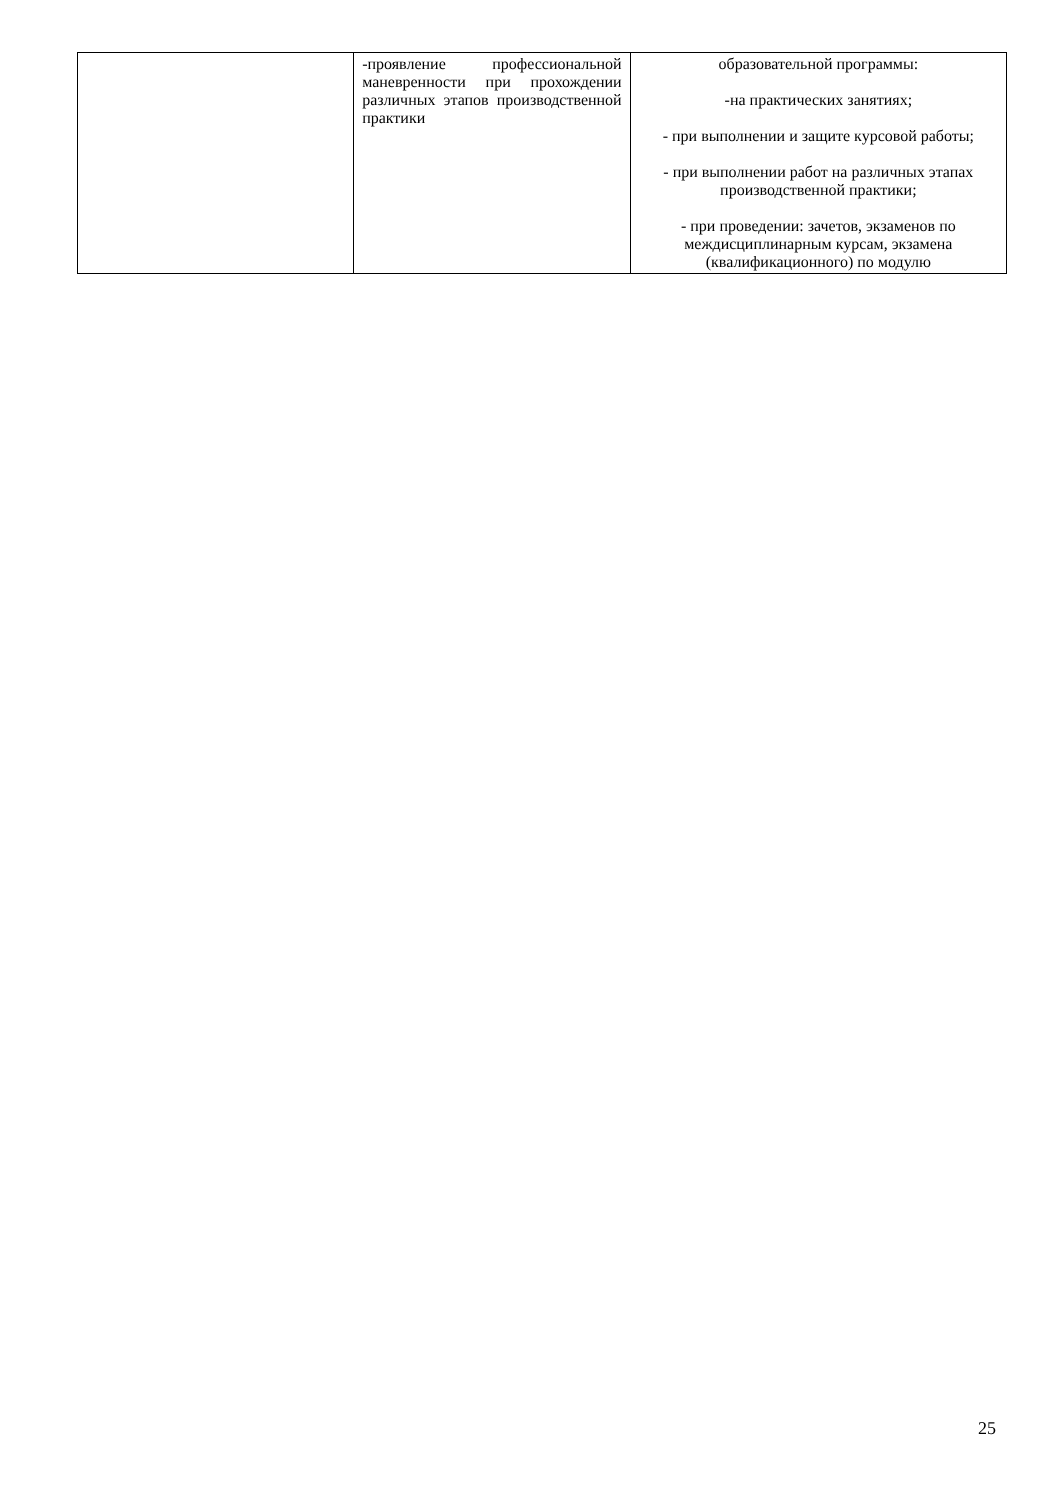| | -проявление профессиональной маневренности при прохождении различных этапов производственной практики | образовательной программы: -на практических занятиях; - при выполнении и защите курсовой работы; - при выполнении работ на различных этапах производственной практики; - при проведении: зачетов, экзаменов по междисциплинарным курсам, экзамена (квалификационного) по модулю |
25